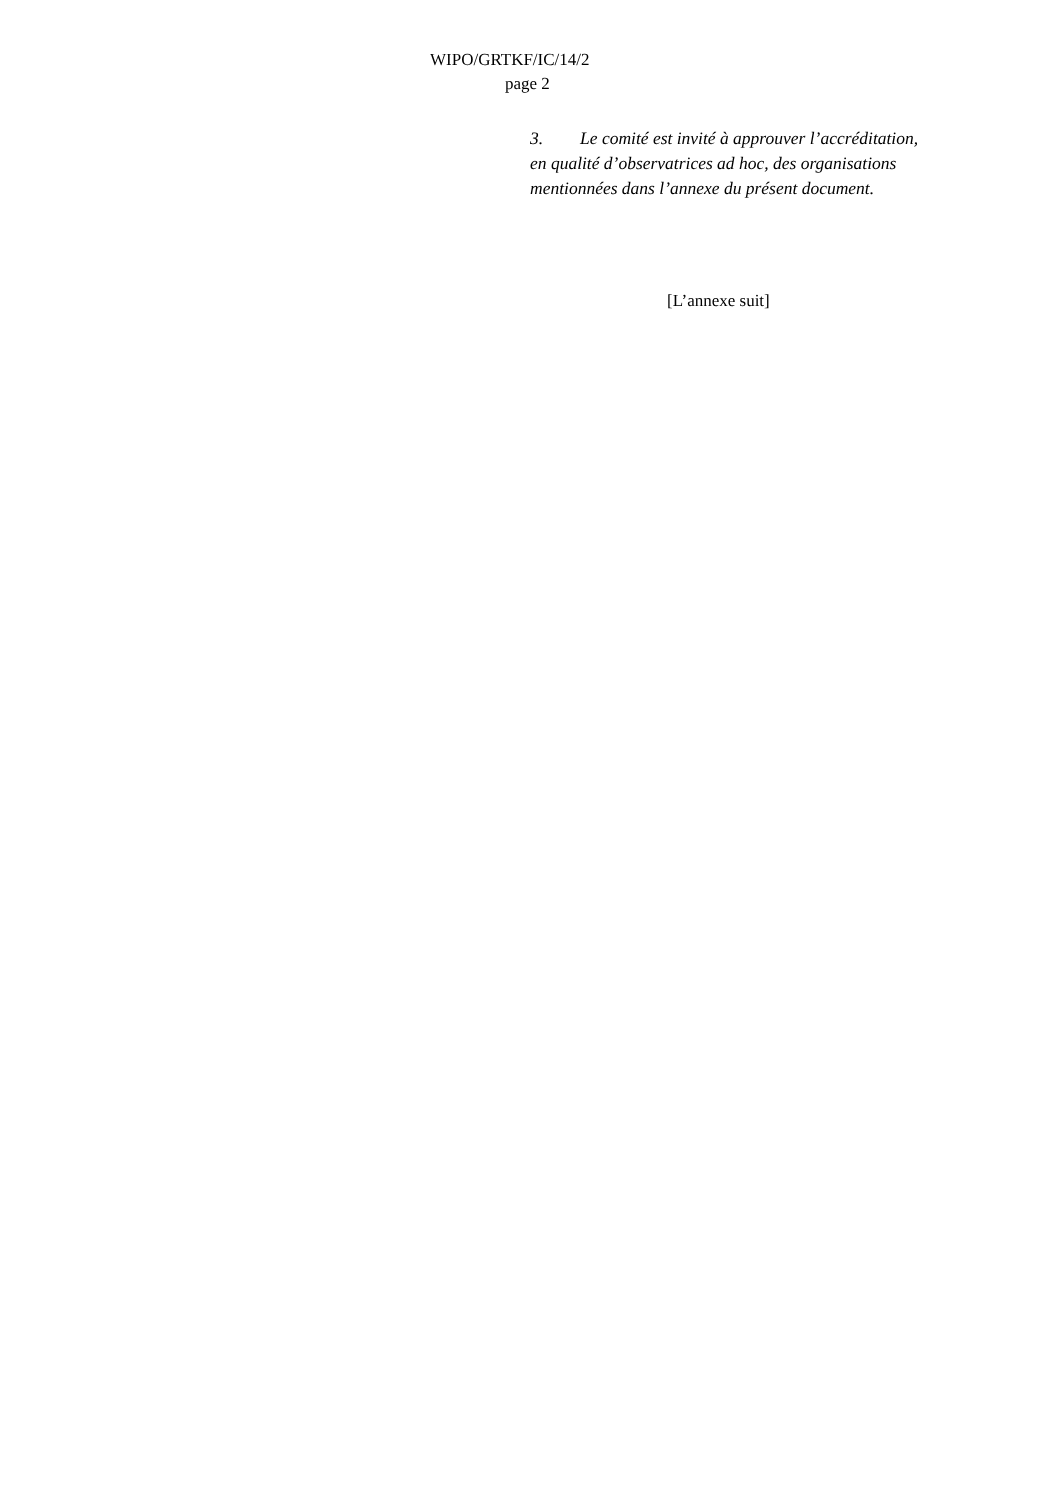WIPO/GRTKF/IC/14/2
page 2
3. Le comité est invité à approuver l’accréditation, en qualité d’observatrices ad hoc, des organisations mentionnées dans l’annexe du présent document.
[L’annexe suit]